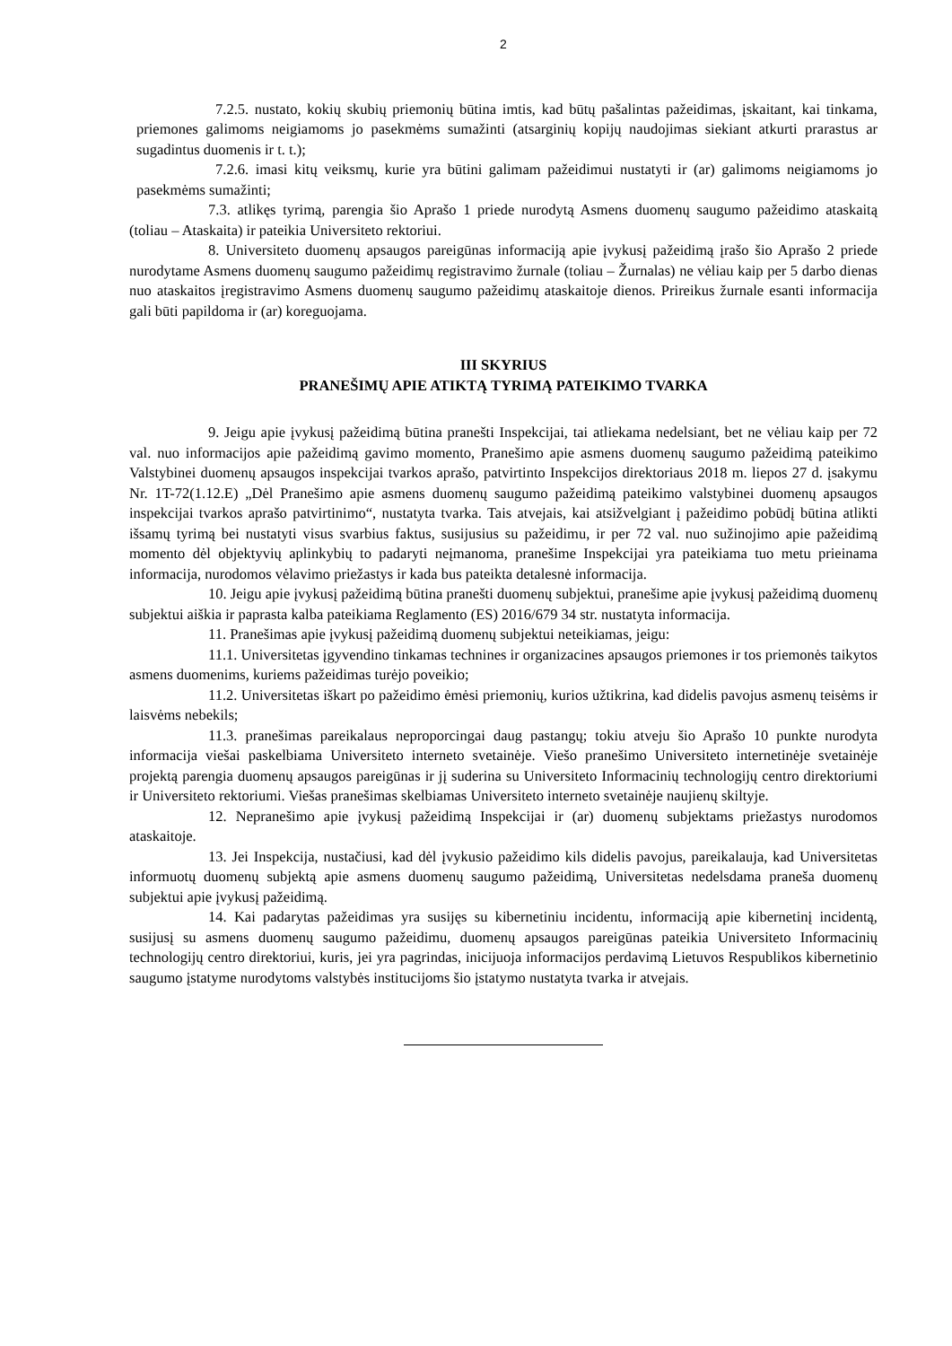2
7.2.5. nustato, kokių skubių priemonių būtina imtis, kad būtų pašalintas pažeidimas, įskaitant, kai tinkama, priemones galimoms neigiamoms jo pasekmėms sumažinti (atsarginių kopijų naudojimas siekiant atkurti prarastus ar sugadintus duomenis ir t. t.);
7.2.6. imasi kitų veiksmų, kurie yra būtini galimam pažeidimui nustatyti ir (ar) galimoms neigiamoms jo pasekmėms sumažinti;
7.3. atlikęs tyrimą, parengia šio Aprašo 1 priede nurodytą Asmens duomenų saugumo pažeidimo ataskaitą (toliau – Ataskaita) ir pateikia Universiteto rektoriui.
8. Universiteto duomenų apsaugos pareigūnas informaciją apie įvykusį pažeidimą įrašo šio Aprašo 2 priede nurodytame Asmens duomenų saugumo pažeidimų registravimo žurnale (toliau – Žurnalas) ne vėliau kaip per 5 darbo dienas nuo ataskaitos įregistravimo Asmens duomenų saugumo pažeidimų ataskaitoje dienos. Prireikus žurnale esanti informacija gali būti papildoma ir (ar) koreguojama.
III SKYRIUS
PRANEŠIMŲ APIE ATIKTĄ TYRIMĄ PATEIKIMO TVARKA
9. Jeigu apie įvykusį pažeidimą būtina pranešti Inspekcijai, tai atliekama nedelsiant, bet ne vėliau kaip per 72 val. nuo informacijos apie pažeidimą gavimo momento, Pranešimo apie asmens duomenų saugumo pažeidimą pateikimo Valstybinei duomenų apsaugos inspekcijai tvarkos aprašo, patvirtinto Inspekcijos direktoriaus 2018 m. liepos 27 d. įsakymu Nr. 1T-72(1.12.E) „Dėl Pranešimo apie asmens duomenų saugumo pažeidimą pateikimo valstybinei duomenų apsaugos inspekcijai tvarkos aprašo patvirtinimo“, nustatyta tvarka. Tais atvejais, kai atsižvelgiant į pažeidimo pobūdį būtina atlikti išsamų tyrimą bei nustatyti visus svarbius faktus, susijusius su pažeidimu, ir per 72 val. nuo sužinojimo apie pažeidimą momento dėl objektyvių aplinkybių to padaryti neįmanoma, pranešime Inspekcijai yra pateikiama tuo metu prieinama informacija, nurodomos vėlavimo priežastys ir kada bus pateikta detalesnė informacija.
10. Jeigu apie įvykusį pažeidimą būtina pranešti duomenų subjektui, pranešime apie įvykusį pažeidimą duomenų subjektui aiškia ir paprasta kalba pateikiama Reglamento (ES) 2016/679 34 str. nustatyta informacija.
11. Pranešimas apie įvykusį pažeidimą duomenų subjektui neteikiamas, jeigu:
11.1. Universitetas įgyvendino tinkamas technines ir organizacines apsaugos priemones ir tos priemonės taikytos asmens duomenims, kuriems pažeidimas turėjo poveikio;
11.2. Universitetas iškart po pažeidimo ėmėsi priemonių, kurios užtikrina, kad didelis pavojus asmenų teisėms ir laisvėms nebekils;
11.3. pranešimas pareikalaus neproporcingai daug pastangų; tokiu atveju šio Aprašo 10 punkte nurodyta informacija viešai paskelbiama Universiteto interneto svetainėje. Viešo pranešimo Universiteto internetinėje svetainėje projektą parengia duomenų apsaugos pareigūnas ir jį suderina su Universiteto Informacinių technologijų centro direktoriumi ir Universiteto rektoriumi. Viešas pranešimas skelbiamas Universiteto interneto svetainėje naujienų skiltyje.
12. Nepranešimo apie įvykusį pažeidimą Inspekcijai ir (ar) duomenų subjektams priežastys nurodomos ataskaitoje.
13. Jei Inspekcija, nustačiusi, kad dėl įvykusio pažeidimo kils didelis pavojus, pareikalauja, kad Universitetas informuotų duomenų subjektą apie asmens duomenų saugumo pažeidimą, Universitetas nedelsdama praneša duomenų subjektui apie įvykusį pažeidimą.
14. Kai padarytas pažeidimas yra susijęs su kibernetiniu incidentu, informaciją apie kibernetinį incidentą, susijusį su asmens duomenų saugumo pažeidimu, duomenų apsaugos pareigūnas pateikia Universiteto Informacinių technologijų centro direktoriui, kuris, jei yra pagrindas, inicijuoja informacijos perdavimą Lietuvos Respublikos kibernetinio saugumo įstatyme nurodytoms valstybės institucijoms šio įstatymo nustatyta tvarka ir atvejais.